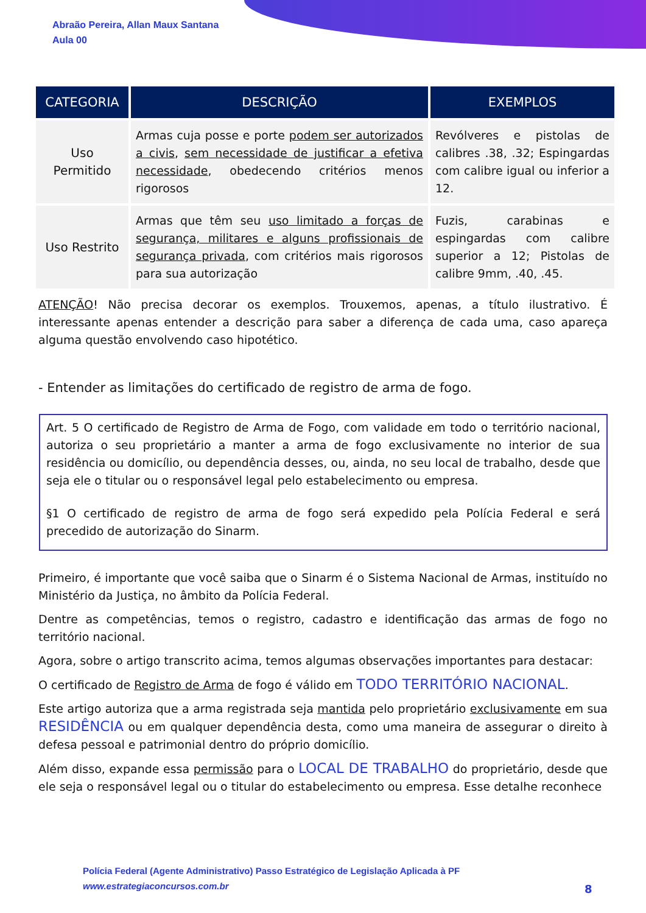Abraão Pereira, Allan Maux Santana
Aula 00
| CATEGORIA | DESCRIÇÃO | EXEMPLOS |
| --- | --- | --- |
| Uso Permitido | Armas cuja posse e porte podem ser autorizados a civis , sem necessidade de justificar a efetiva necessidade , obedecendo critérios menos rigorosos | Revólveres e pistolas de calibres .38, .32; Espingardas com calibre igual ou inferior a 12. |
| Uso Restrito | Armas que têm seu uso limitado a forças de segurança, militares e alguns profissionais de segurança privada , com critérios mais rigorosos para sua autorização | Fuzis, carabinas e espingardas com calibre superior a 12; Pistolas de calibre 9mm, .40, .45. |
ATENÇÃO! Não precisa decorar os exemplos. Trouxemos, apenas, a título ilustrativo. É interessante apenas entender a descrição para saber a diferença de cada uma, caso apareça alguma questão envolvendo caso hipotético.
- Entender as limitações do certificado de registro de arma de fogo.
Art. 5 O certificado de Registro de Arma de Fogo, com validade em todo o território nacional, autoriza o seu proprietário a manter a arma de fogo exclusivamente no interior de sua residência ou domicílio, ou dependência desses, ou, ainda, no seu local de trabalho, desde que seja ele o titular ou o responsável legal pelo estabelecimento ou empresa.
§1 O certificado de registro de arma de fogo será expedido pela Polícia Federal e será precedido de autorização do Sinarm.
Primeiro, é importante que você saiba que o Sinarm é o Sistema Nacional de Armas, instituído no Ministério da Justiça, no âmbito da Polícia Federal.
Dentre as competências, temos o registro, cadastro e identificação das armas de fogo no território nacional.
Agora, sobre o artigo transcrito acima, temos algumas observações importantes para destacar:
O certificado de Registro de Arma de fogo é válido em TODO TERRITÓRIO NACIONAL.
Este artigo autoriza que a arma registrada seja mantida pelo proprietário exclusivamente em sua RESIDÊNCIA ou em qualquer dependência desta, como uma maneira de assegurar o direito à defesa pessoal e patrimonial dentro do próprio domicílio.
Além disso, expande essa permissão para o LOCAL DE TRABALHO do proprietário, desde que ele seja o responsável legal ou o titular do estabelecimento ou empresa. Esse detalhe reconhece
Polícia Federal (Agente Administrativo) Passo Estratégico de Legislação Aplicada à PF
www.estrategiaconcursos.com.br
8